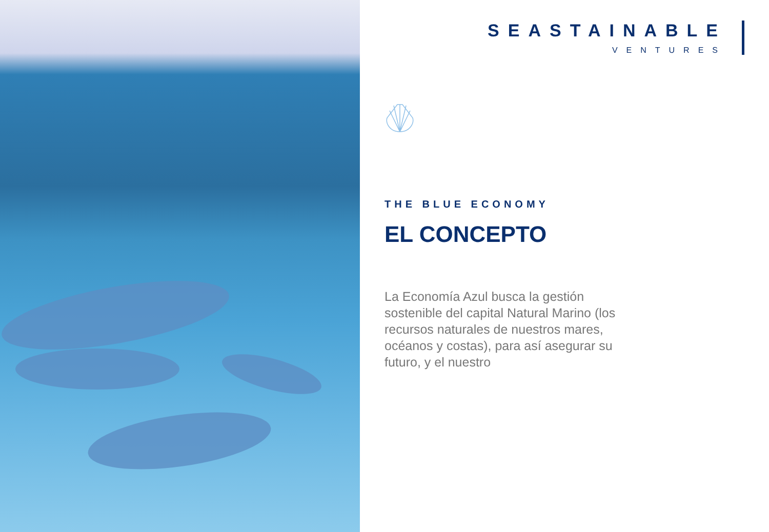SEASTAINABLE
VENTURES
THE BLUE ECONOMY
EL CONCEPTO
La Economía Azul busca la gestión sostenible del capital Natural Marino (los recursos naturales de nuestros mares, océanos y costas), para así asegurar su futuro, y el nuestro